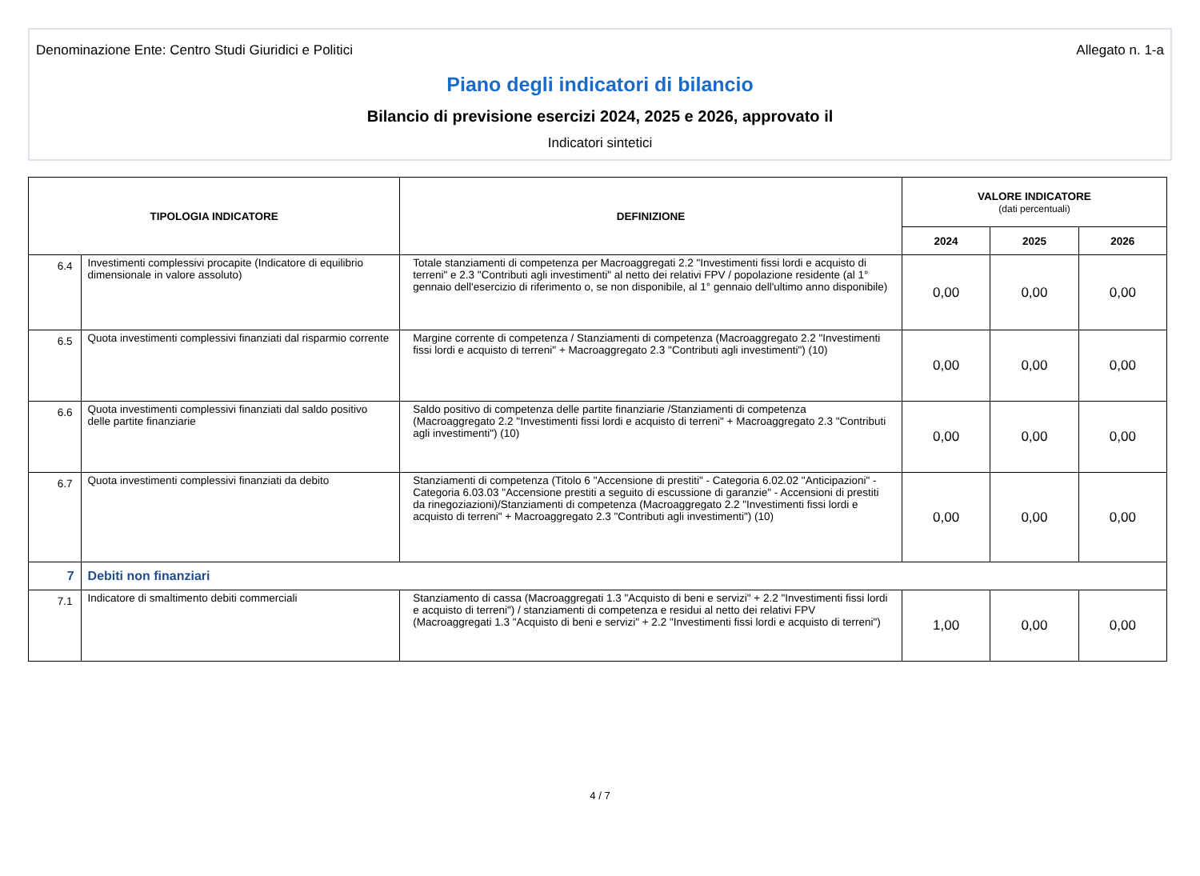Denominazione Ente: Centro Studi Giuridici e Politici Allegato n. 1-a
Piano degli indicatori di bilancio
Bilancio di previsione esercizi 2024, 2025 e 2026, approvato il
Indicatori sintetici
| TIPOLOGIA INDICATORE | | DEFINIZIONE | VALORE INDICATORE (dati percentuali) | | |
| --- | --- | --- | --- | --- | --- |
| | | | 2024 | 2025 | 2026 |
| 6.4 | Investimenti complessivi procapite (Indicatore di equilibrio dimensionale in valore assoluto) | Totale stanziamenti di competenza per Macroaggregati 2.2 "Investimenti fissi lordi e acquisto di terreni" e 2.3 "Contributi agli investimenti" al netto dei relativi FPV / popolazione residente (al 1° gennaio dell'esercizio di riferimento o, se non disponibile, al 1° gennaio dell'ultimo anno disponibile) | 0,00 | 0,00 | 0,00 |
| 6.5 | Quota investimenti complessivi finanziati dal risparmio corrente | Margine corrente di competenza / Stanziamenti di competenza (Macroaggregato 2.2 "Investimenti fissi lordi e acquisto di terreni" + Macroaggregato 2.3 "Contributi agli investimenti") (10) | 0,00 | 0,00 | 0,00 |
| 6.6 | Quota investimenti complessivi finanziati dal saldo positivo delle partite finanziarie | Saldo positivo di competenza delle partite finanziarie /Stanziamenti di competenza (Macroaggregato 2.2 "Investimenti fissi lordi e acquisto di terreni" + Macroaggregato 2.3 "Contributi agli investimenti") (10) | 0,00 | 0,00 | 0,00 |
| 6.7 | Quota investimenti complessivi finanziati da debito | Stanziamenti di competenza (Titolo 6 "Accensione di prestiti" - Categoria 6.02.02 "Anticipazioni" - Categoria 6.03.03 "Accensione prestiti a seguito di escussione di garanzie" - Accensioni di prestiti da rinegoziazioni)/Stanziamenti di competenza (Macroaggregato 2.2 "Investimenti fissi lordi e acquisto di terreni" + Macroaggregato 2.3 "Contributi agli investimenti") (10) | 0,00 | 0,00 | 0,00 |
| 7 | Debiti non finanziari | | | | |
| 7.1 | Indicatore di smaltimento debiti commerciali | Stanziamento di cassa (Macroaggregati 1.3 "Acquisto di beni e servizi" + 2.2 "Investimenti fissi lordi e acquisto di terreni") / stanziamenti di competenza e residui al netto dei relativi FPV (Macroaggregati 1.3 "Acquisto di beni e servizi" + 2.2 "Investimenti fissi lordi e acquisto di terreni") | 1,00 | 0,00 | 0,00 |
4 / 7